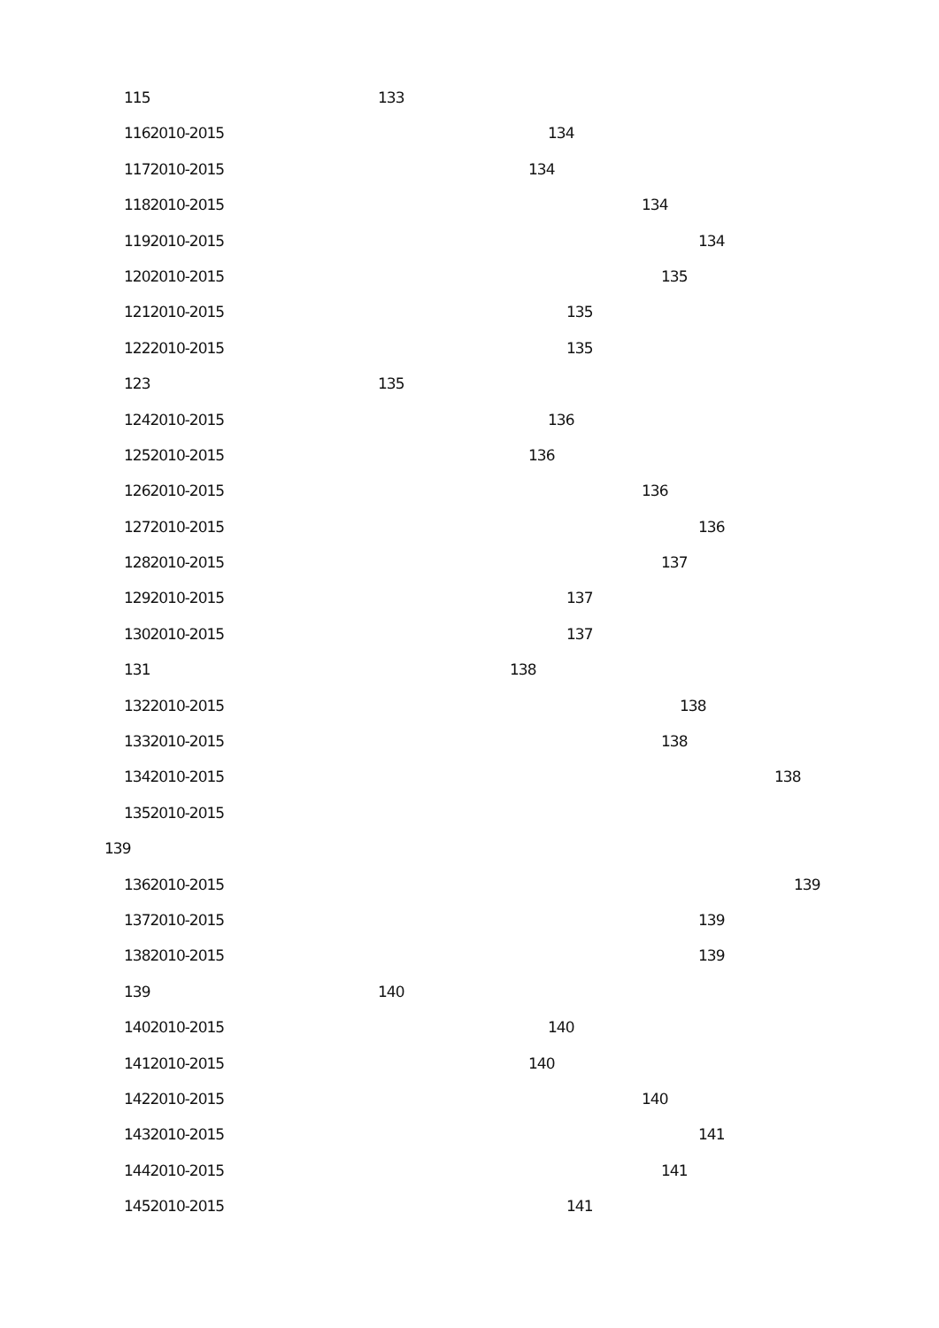115 133
1162010-2015 134
1172010-2015 134
1182010-2015 134
1192010-2015 134
1202010-2015 135
1212010-2015 135
1222010-2015 135
123 135
1242010-2015 136
1252010-2015 136
1262010-2015 136
1272010-2015 136
1282010-2015 137
1292010-2015 137
1302010-2015 137
131 138
1322010-2015 138
1332010-2015 138
1342010-2015 138
1352010-2015
139
1362010-2015 139
1372010-2015 139
1382010-2015 139
139 140
1402010-2015 140
1412010-2015 140
1422010-2015 140
1432010-2015 141
1442010-2015 141
1452010-2015 141